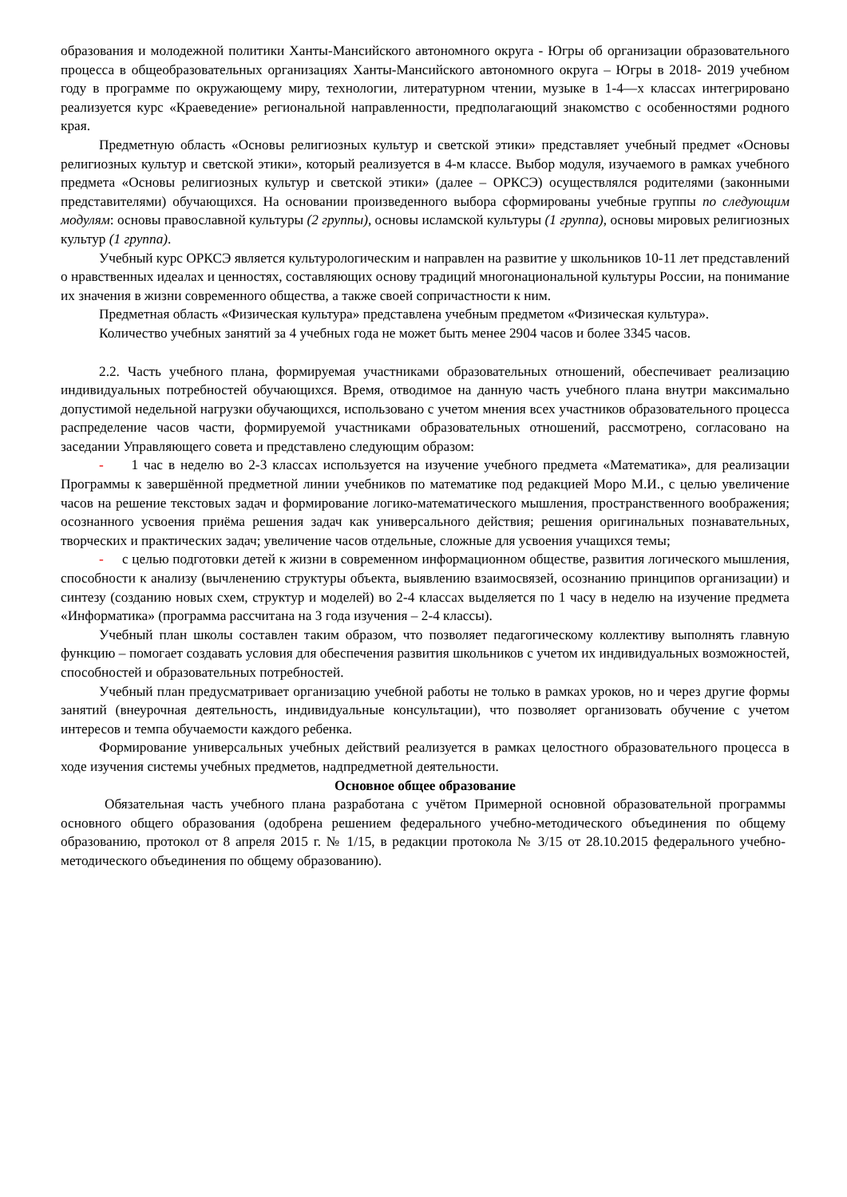образования и молодежной политики Ханты-Мансийского автономного округа - Югры об организации образовательного процесса в общеобразовательных организациях Ханты-Мансийского автономного округа – Югры в 2018- 2019 учебном году в программе по окружающему миру, технологии, литературном чтении, музыке в 1-4—х классах интегрировано реализуется курс «Краеведение» региональной направленности, предполагающий знакомство с особенностями родного края.
Предметную область «Основы религиозных культур и светской этики» представляет учебный предмет «Основы религиозных культур и светской этики», который реализуется в 4-м классе. Выбор модуля, изучаемого в рамках учебного предмета «Основы религиозных культур и светской этики» (далее – ОРКСЭ) осуществлялся родителями (законными представителями) обучающихся. На основании произведенного выбора сформированы учебные группы по следующим модулям: основы православной культуры (2 группы), основы исламской культуры (1 группа), основы мировых религиозных культур (1 группа).
Учебный курс ОРКСЭ является культурологическим и направлен на развитие у школьников 10-11 лет представлений о нравственных идеалах и ценностях, составляющих основу традиций многонациональной культуры России, на понимание их значения в жизни современного общества, а также своей сопричастности к ним.
Предметная область «Физическая культура» представлена учебным предметом «Физическая культура».
Количество учебных занятий за 4 учебных года не может быть менее 2904 часов и более 3345 часов.
2.2. Часть учебного плана, формируемая участниками образовательных отношений, обеспечивает реализацию индивидуальных потребностей обучающихся. Время, отводимое на данную часть учебного плана внутри максимально допустимой недельной нагрузки обучающихся, использовано с учетом мнения всех участников образовательного процесса распределение часов части, формируемой участниками образовательных отношений, рассмотрено, согласовано на заседании Управляющего совета и представлено следующим образом:
- 1 час в неделю во 2-3 классах используется на изучение учебного предмета «Математика», для реализации Программы к завершённой предметной линии учебников по математике под редакцией Моро М.И., с целью увеличение часов на решение текстовых задач и формирование логико-математического мышления, пространственного воображения; осознанного усвоения приёма решения задач как универсального действия; решения оригинальных познавательных, творческих и практических задач; увеличение часов отдельные, сложные для усвоения учащихся темы;
- с целью подготовки детей к жизни в современном информационном обществе, развития логического мышления, способности к анализу (вычленению структуры объекта, выявлению взаимосвязей, осознанию принципов организации) и синтезу (созданию новых схем, структур и моделей) во 2-4 классах выделяется по 1 часу в неделю на изучение предмета «Информатика» (программа рассчитана на 3 года изучения – 2-4 классы).
Учебный план школы составлен таким образом, что позволяет педагогическому коллективу выполнять главную функцию – помогает создавать условия для обеспечения развития школьников с учетом их индивидуальных возможностей, способностей и образовательных потребностей.
Учебный план предусматривает организацию учебной работы не только в рамках уроков, но и через другие формы занятий (внеурочная деятельность, индивидуальные консультации), что позволяет организовать обучение с учетом интересов и темпа обучаемости каждого ребенка.
Формирование универсальных учебных действий реализуется в рамках целостного образовательного процесса в ходе изучения системы учебных предметов, надпредметной деятельности.
Основное общее образование
Обязательная часть учебного плана разработана с учётом Примерной основной образовательной программы основного общего образования (одобрена решением федерального учебно-методического объединения по общему образованию, протокол от 8 апреля 2015 г. № 1/15, в редакции протокола № 3/15 от 28.10.2015 федерального учебно-методического объединения по общему образованию).